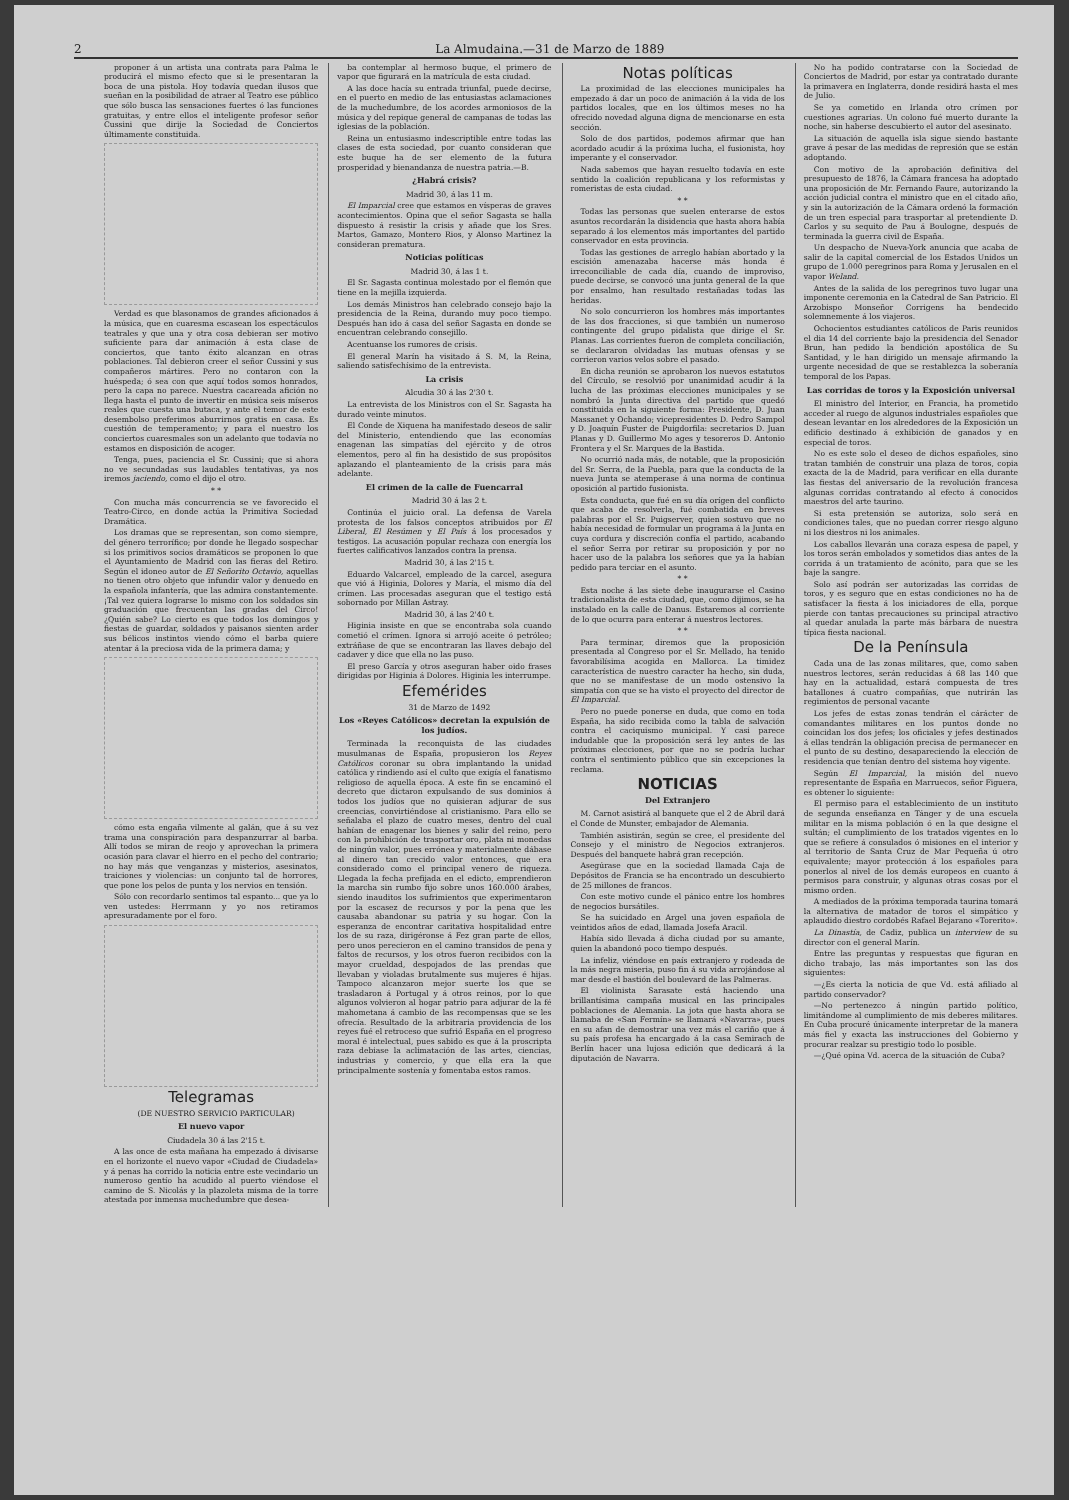2 La Almudaina.—31 de Marzo de 1889
proponer á un artista una contrata para Palma le producirá el mismo efecto que si le presentaran la boca de una pistola. Hoy todavía quedan ilusos que sueñan en la posibilidad de atraer al Teatro ese público que sólo busca las sensaciones fuertes ó las funciones gratuitas, y entre ellos el inteligente profesor señor Cussini que dirije la Sociedad de Conciertos últimamente constituida.
Verdad es que blasonamos de grandes aficionados á la música, que en cuaresma escasean los espectáculos teatrales y que una y otra cosa debieran ser motivo suficiente para dar animación á esta clase de conciertos, que tanto éxito alcanzan en otras poblaciones. Tal debieron creer el señor Cussini y sus compañeros mártires. Pero no contaron con la huéspeda; ó sea con que aquí todos somos honrados, pero la capa no parece. Nuestra cacareada afición no llega hasta el punto de invertir en música seis míseros reales que cuesta una butaca, y ante el temor de este desembolso preferimos aburrirnos gratis en casa. Es cuestión de temperamento; y para el nuestro los conciertos cuaresmales son un adelanto que todavía no estamos en disposición de acoger.
Tenga, pues, paciencia el Sr. Cussini; que si ahora no ve secundadas sus laudables tentativas, ya nos iremos jaciendo, como el dijo el otro.
* *
Con mucha más concurrencia se ve favorecido el Teatro-Circo, en donde actúa la Primitiva Sociedad Dramática.
Los dramas que se representan, son como siempre, del género terrorífico; por donde he llegado sospechar si los primitivos socios dramáticos se proponen lo que el Ayuntamiento de Madrid con las fieras del Retiro. Según el idoneo autor de El Señorito Octavio, aquellas no tienen otro objeto que infundir valor y denuedo en la española infantería, que las admira constantemente. ¡Tal vez quiera lograrse lo mismo con los soldados sin graduación que frecuentan las gradas del Circo! ¿Quién sabe? Lo cierto es que todos los domingos y fiestas de guardar, soldados y paisanos sienten arder sus bélicos instintos viendo cómo el barba quiere atentar á la preciosa vida de la primera dama; y
cómo esta engaña vilmente al galán, que á su vez trama una conspiración para despanzurrar al barba. Allí todos se miran de reojo y aprovechan la primera ocasión para clavar el hierro en el pecho del contrario; no hay más que venganzas y misterios, asesinatos, traiciones y violencias: un conjunto tal de horrores, que pone los pelos de punta y los nervios en tensión.
Sólo con recordarlo sentimos tal espanto... que ya lo ven ustedes: Herrmann y yo nos retiramos apresuradamente por el foro.
Telegramas
(DE NUESTRO SERVICIO PARTICULAR)
El nuevo vapor
Ciudadela 30 á las 2'15 t.
A las once de esta mañana ha empezado á divisarse en el horizonte el nuevo vapor «Ciudad de Ciudadela» y á penas ha corrido la noticia entre este vecindario un numeroso gentío ha acudido al puerto viéndose el camino de S. Nicolás y la plazoleta misma de la torre atestada por inmensa muchedumbre que desea-
ba contemplar al hermoso buque, el primero de vapor que figurará en la matrícula de esta ciudad.
A las doce hacía su entrada triunfal, puede decirse, en el puerto en medio de las entusiastas aclamaciones de la muchedumbre, de los acordes armoniosos de la música y del repique general de campanas de todas las iglesias de la población.
Reina un entusiasmo indescriptible entre todas las clases de esta sociedad, por cuanto consideran que este buque ha de ser elemento de la futura prosperidad y bienandanza de nuestra patria.—B.
¿Habrá crisis?
Madrid 30, á las 11 m.
El Imparcial cree que estamos en vísperas de graves acontecimientos. Opina que el señor Sagasta se halla dispuesto á resistir la crisis y añade que los Sres. Martos, Gamazo, Montero Rios, y Alonso Martinez la consideran prematura.
Noticias políticas
Madrid 30, á las 1 t.
El Sr. Sagasta continua molestado por el flemón que tiene en la mejilla izquierda.
Los demás Ministros han celebrado consejo bajo la presidencia de la Reina, durando muy poco tiempo. Después han ido á casa del señor Sagasta en donde se encuentran celebrando consejillo.
Acentuanse los rumores de crisis.
El general Marín ha visitado á S. M, la Reina, saliendo satisfechísimo de la entrevista.
La crisis
Alcudia 30 á las 2'30 t.
La entrevista de los Ministros con el Sr. Sagasta ha durado veinte minutos.
El Conde de Xiquena ha manifestado deseos de salir del Ministerio, entendiendo que las economías enagenan las simpatías del ejército y de otros elementos, pero al fin ha desistido de sus propósitos aplazando el planteamiento de la crisis para más adelante.
El crimen de la calle de Fuencarral
Madrid 30 á las 2 t.
Continúa el juicio oral. La defensa de Varela protesta de los falsos conceptos atribuidos por El Liberal, El Resúmen y El País á los procesados y testigos. La acusación popular rechaza con energía los fuertes calificativos lanzados contra la prensa.
Madrid 30, á las 2'15 t.
Eduardo Valcarcel, empleado de la carcel, asegura que vió á Higinia, Dolores y María, el mismo día del crímen. Las procesadas aseguran que el testigo está sobornado por Millan Astray.
Madrid 30, á las 2'40 t.
Higinia insiste en que se encontraba sola cuando cometió el crímen. Ignora si arrojó aceite ó petróleo; extráñase de que se encontraran las llaves debajo del cadaver y dice que ella no las puso.
El preso García y otros aseguran haber oido frases dirigidas por Higinia á Dolores. Higinia les interrumpe.
Efemérides
31 de Marzo de 1492
Los «Reyes Católicos» decretan la expulsión de los judíos.
Terminada la reconquista de las ciudades musulmanas de España, propusieron los Reyes Católicos coronar su obra implantando la unidad católica y rindiendo así el culto que exigía el fanatismo religioso de aquella época. A este fin se encaminó el decreto que dictaron expulsando de sus dominios á todos los judíos que no quisieran adjurar de sus creencias, convirtiéndose al cristianismo. Para ello se señalaba el plazo de cuatro meses, dentro del cual habían de enagenar los bienes y salir del reino, pero con la prohibición de trasportar oro, plata ni monedas de ningún valor, pues errónea y materialmente dábase al dinero tan crecido valor entonces, que era considerado como el principal venero de riqueza. Llegada la fecha prefijada en el edicto, emprendieron la marcha sin rumbo fijo sobre unos 160.000 árabes, siendo inauditos los sufrimientos que experimentaron por la escasez de recursos y por la pena que les causaba abandonar su patria y su hogar. Con la esperanza de encontrar caritativa hospitalidad entre los de su raza, dirigéronse á Fez gran parte de ellos, pero unos perecieron en el camino transidos de pena y faltos de recursos, y los otros fueron recibidos con la mayor crueldad, despojados de las prendas que llevaban y violadas brutalmente sus mujeres é hijas. Tampoco alcanzaron mejor suerte los que se trasladaron á Portugal y á otros reinos, por lo que algunos volvieron al hogar patrio para adjurar de la fé mahometana á cambio de las recompensas que se les ofrecía. Resultado de la arbitraria providencia de los reyes fué el retroceso que sufrió España en el progreso moral é intelectual, pues sabido es que á la proscripta raza debiase la aclimatación de las artes, ciencias, industrias y comercio, y que ella era la que principalmente sostenía y fomentaba estos ramos.
Notas políticas
La proximidad de las elecciones municipales ha empezado á dar un poco de animación á la vida de los partidos locales, que en los últimos meses no ha ofrecido novedad alguna digna de mencionarse en esta sección.
Solo de dos partidos, podemos afirmar que han acordado acudir á la próxima lucha, el fusionista, hoy imperante y el conservador.
Nada sabemos que hayan resuelto todavía en este sentido la coalición republicana y los reformistas y romeristas de esta ciudad.
* *
Todas las personas que suelen enterarse de estos asuntos recordarán la disidencia que hasta ahora había separado á los elementos más importantes del partido conservador en esta provincia.
Todas las gestiones de arreglo habían abortado y la escisión amenazaba hacerse más honda é irreconciliable de cada día, cuando de improviso, puede decirse, se convocó una junta general de la que por ensalmo, han resultado restañadas todas las heridas.
No solo concurrieron los hombres más importantes de las dos fracciones, si que también un numeroso contingente del grupo pidalista que dirige el Sr. Planas. Las corrientes fueron de completa conciliación, se declararon olvidadas las mutuas ofensas y se corrieron varios velos sobre el pasado.
En dicha reunión se aprobaron los nuevos estatutos del Círculo, se resolvió por unanimidad acudir á la lucha de las próximas elecciones municipales y se nombró la Junta directiva del partido que quedó constituida en la siguiente forma: Presidente, D. Juan Massanet y Ochando; vicepresidentes D. Pedro Sampol y D. Joaquín Fuster de Puigdorfila: secretarios D. Juan Planas y D. Guillermo Mo ages y tesoreros D. Antonio Frontera y el Sr. Marques de la Bastida.
No ocurrió nada más, de notable, que la proposición del Sr. Serra, de la Puebla, para que la conducta de la nueva Junta se atemperase á una norma de continua oposición al partido fusionista.
Esta conducta, que fué en su día orígen del conflicto que acaba de resolverla, fué combatida en breves palabras por el Sr. Puigserver, quien sostuvo que no había necesidad de formular un programa á la Junta en cuya cordura y discreción confía el partido, acabando el señor Serra por retirar su proposición y por no hacer uso de la palabra los señores que ya la habían pedido para terciar en el asunto.
* *
Esta noche á las siete debe inaugurarse el Casino tradicionalista de esta ciudad, que, como dijimos, se ha instalado en la calle de Danus. Estaremos al corriente de lo que ocurra para enterar á nuestros lectores.
* *
Para terminar, diremos que la proposición presentada al Congreso por el Sr. Mellado, ha tenido favorabilísima acogida en Mallorca. La timidez característica de nuestro caracter ha hecho, sin duda, que no se manifestase de un modo ostensivo la simpatía con que se ha visto el proyecto del director de El Imparcial.
Pero no puede ponerse en duda, que como en toda España, ha sido recibida como la tabla de salvación contra el caciquismo municipal. Y casi parece indudable que la proposición será ley antes de las próximas elecciones, por que no se podría luchar contra el sentimiento público que sin excepciones la reclama.
NOTICIAS
Del Extranjero
M. Carnot asistirá al banquete que el 2 de Abril dará el Conde de Munster, embajador de Alemania.
También asistirán, según se cree, el presidente del Consejo y el ministro de Negocios extranjeros. Después del banquete habrá gran recepción.
Asegúrase que en la sociedad llamada Caja de Depósitos de Francia se ha encontrado un descubierto de 25 millones de francos.
Con este motivo cunde el pánico entre los hombres de negocios bursátiles.
Se ha suicidado en Argel una joven española de veintidos años de edad, llamada Josefa Aracil.
Había sido llevada á dicha ciudad por su amante, quien la abandonó poco tiempo después.
La infeliz, viéndose en país extranjero y rodeada de la más negra miseria, puso fin á su vida arrojándose al mar desde el bastión del boulevard de las Palmeras.
El violinista Sarasate está haciendo una brillantísima campaña musical en las principales poblaciones de Alemania. La jota que hasta ahora se llamaba de «San Fermín» se llamará «Navarra», pues en su afan de demostrar una vez más el cariño que á su país profesa ha encargado á la casa Semirach de Berlín hacer una lujosa edición que dedicará á la diputación de Navarra.
No ha podido contratarse con la Sociedad de Conciertos de Madrid, por estar ya contratado durante la primavera en Inglaterra, donde residirá hasta el mes de Julio.
Se ya cometido en Irlanda otro crímen por cuestiones agrarias. Un colono fué muerto durante la noche, sin haberse descubierto el autor del asesinato.
La situación de aquella isla sigue siendo bastante grave á pesar de las medidas de represión que se están adoptando.
Con motivo de la aprobación definitiva del presupuesto de 1876, la Cámara francesa ha adoptado una proposición de Mr. Fernando Faure, autorizando la acción judicial contra el ministro que en el citado año, y sin la autorización de la Cámara ordenó la formación de un tren especial para trasportar al pretendiente D. Carlos y su sequito de Pau á Boulogne, después de terminada la guerra civil de España.
Un despacho de Nueva-York anuncia que acaba de salir de la capital comercial de los Estados Unidos un grupo de 1.000 peregrinos para Roma y Jerusalen en el vapor Weland.
Antes de la salida de los peregrinos tuvo lugar una imponente ceremonia en la Catedral de San Patricio. El Arzobispo Monseñor Corrigens ha bendecido solemnemente á los viajeros.
Ochocientos estudiantes católicos de Paris reunidos el dia 14 del corriente bajo la presidencia del Senador Brun, han pedido la bendición apostólica de Su Santidad, y le han dirigido un mensaje afirmando la urgente necesidad de que se restablezca la soberanía temporal de los Papas.
Las corridas de toros y la Exposición universal
El ministro del Interior, en Francia, ha prometido acceder al ruego de algunos industriales españoles que desean levantar en los alrededores de la Exposición un edificio destinado á exhibición de ganados y en especial de toros.
No es este solo el deseo de dichos españoles, sino tratan también de construir una plaza de toros, copia exacta de la de Madrid, para verificar en ella durante las fiestas del aniversario de la revolución francesa algunas corridas contratando al efecto á conocidos maestros del arte taurino.
Si esta pretensión se autoriza, solo será en condiciones tales, que no puedan correr riesgo alguno ni los diestros ni los animales.
Los caballos llevarán una coraza espesa de papel, y los toros serán embolados y sometidos dias antes de la corrida á un tratamiento de acónito, para que se les baje la sangre.
Solo así podrán ser autorizadas las corridas de toros, y es seguro que en estas condiciones no ha de satisfacer la fiesta á los iniciadores de ella, porque pierde con tantas precauciones su principal atractivo al quedar anulada la parte más bárbara de nuestra típica fiesta nacional.
De la Península
Cada una de las zonas militares, que, como saben nuestros lectores, serán reducidas á 68 las 140 que hay en la actualidad, estará compuesta de tres batallones á cuatro compañías, que nutrirán las regimientos de personal vacante
Los jefes de estas zonas tendrán el cárácter de comandantes militares en los puntos donde no coincidan los dos jefes; los oficiales y jefes destinados á ellas tendrán la obligación precisa de permanecer en el punto de su destino, desapareciendo la elección de residencia que tenían dentro del sistema hoy vigente.
Según El Imparcial, la misión del nuevo representante de España en Marruecos, señor Figuera, es obtener lo siguiente:
El permiso para el establecimiento de un instituto de segunda enseñanza en Tánger y de una escuela militar en la misma población ó en la que designe el sultán; el cumplimiento de los tratados vigentes en lo que se refiere á consulados ó misiones en el interior y al territorio de Santa Cruz de Mar Pequeña ú otro equivalente; mayor protección á los españoles para ponerlos al nivel de los demás europeos en cuanto á permisos para construir, y algunas otras cosas por el mismo orden.
A mediados de la próxima temporada taurina tomará la alternativa de matador de toros el simpático y aplaudido diestro cordobés Rafael Bejarano «Torerito».
La Dinastía, de Cadiz, publica un interview de su director con el general Marín.
Entre las preguntas y respuestas que figuran en dicho trabajo, las más importantes son las dos siguientes:
—¿Es cierta la noticia de que Vd. está afiliado al partido conservador?
—No pertenezco á ningún partido político, limitándome al cumplimiento de mis deberes militares. En Cuba procuré únicamente interpretar de la manera más fiel y exacta las instrucciones del Gobierno y procurar realzar su prestigio todo lo posible.
—¿Qué opina Vd. acerca de la situación de Cuba?